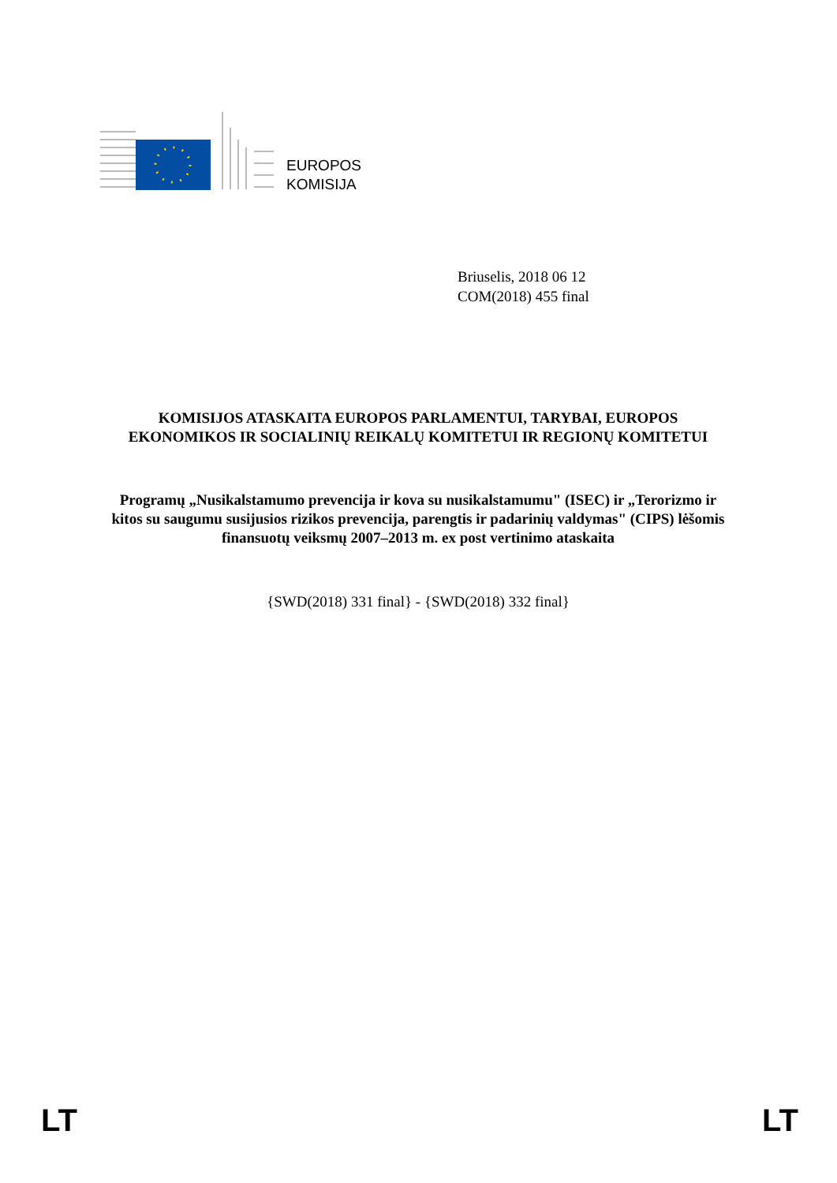EUROPOS
KOMISIJA
Briuselis, 2018 06 12
COM(2018) 455 final
KOMISIJOS ATASKAITA EUROPOS PARLAMENTUI, TARYBAI, EUROPOS EKONOMIKOS IR SOCIALINIŲ REIKALŲ KOMITETUI IR REGIONŲ KOMITETUI
Programų „Nusikalstamumo prevencija ir kova su nusikalstamumu" (ISEC) ir „Terorizmo ir kitos su saugumu susijusios rizikos prevencija, parengtis ir padarinių valdymas" (CIPS) lėšomis finansuotų veiksmų 2007–2013 m. ex post vertinimo ataskaita
{SWD(2018) 331 final} - {SWD(2018) 332 final}
LT LT